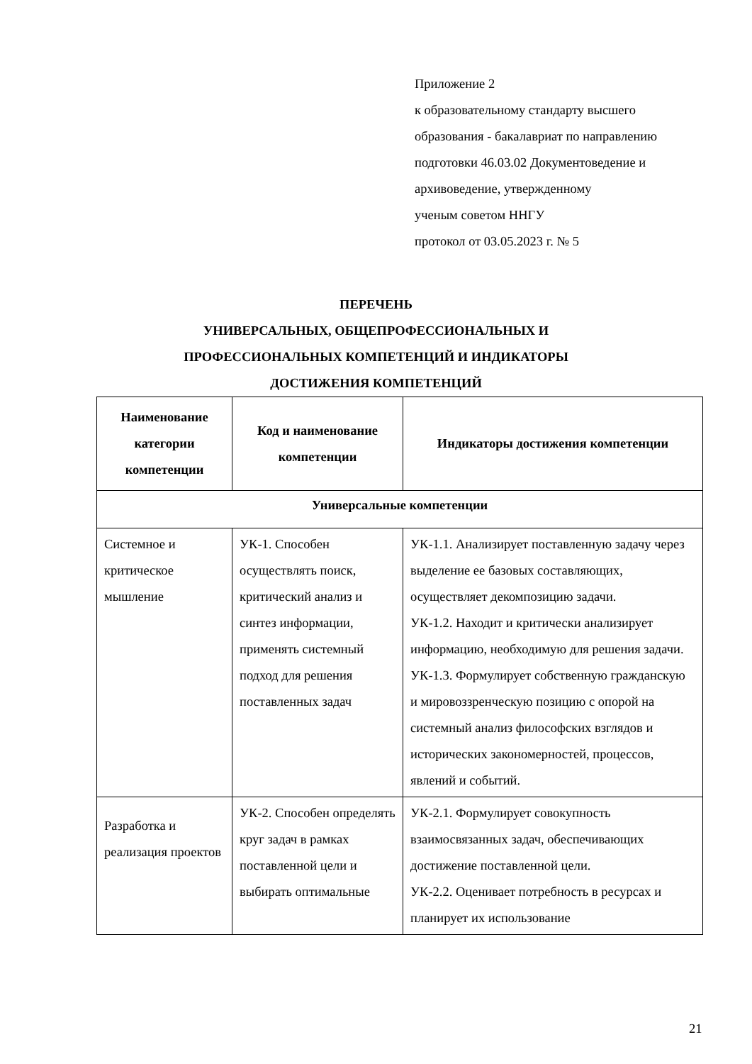Приложение 2
к образовательному стандарту высшего
образования - бакалавриат по направлению
подготовки 46.03.02 Документоведение и
архивоведение, утвержденному
ученым советом ННГУ
протокол от 03.05.2023 г. № 5
ПЕРЕЧЕНЬ
УНИВЕРСАЛЬНЫХ, ОБЩЕПРОФЕССИОНАЛЬНЫХ И
ПРОФЕССИОНАЛЬНЫХ КОМПЕТЕНЦИЙ И ИНДИКАТОРЫ
ДОСТИЖЕНИЯ КОМПЕТЕНЦИЙ
| Наименование категории компетенции | Код и наименование компетенции | Индикаторы достижения компетенции |
| --- | --- | --- |
| Универсальные компетенции | | |
| Системное и критическое мышление | УК-1. Способен осуществлять поиск, критический анализ и синтез информации, применять системный подход для решения поставленных задач | УК-1.1. Анализирует поставленную задачу через выделение ее базовых составляющих, осуществляет декомпозицию задачи. УК-1.2. Находит и критически анализирует информацию, необходимую для решения задачи. УК-1.3. Формулирует собственную гражданскую и мировоззренческую позицию с опорой на системный анализ философских взглядов и исторических закономерностей, процессов, явлений и событий. |
| Разработка и реализация проектов | УК-2. Способен определять круг задач в рамках поставленной цели и выбирать оптимальные | УК-2.1. Формулирует совокупность взаимосвязанных задач, обеспечивающих достижение поставленной цели. УК-2.2. Оценивает потребность в ресурсах и планирует их использование |
21